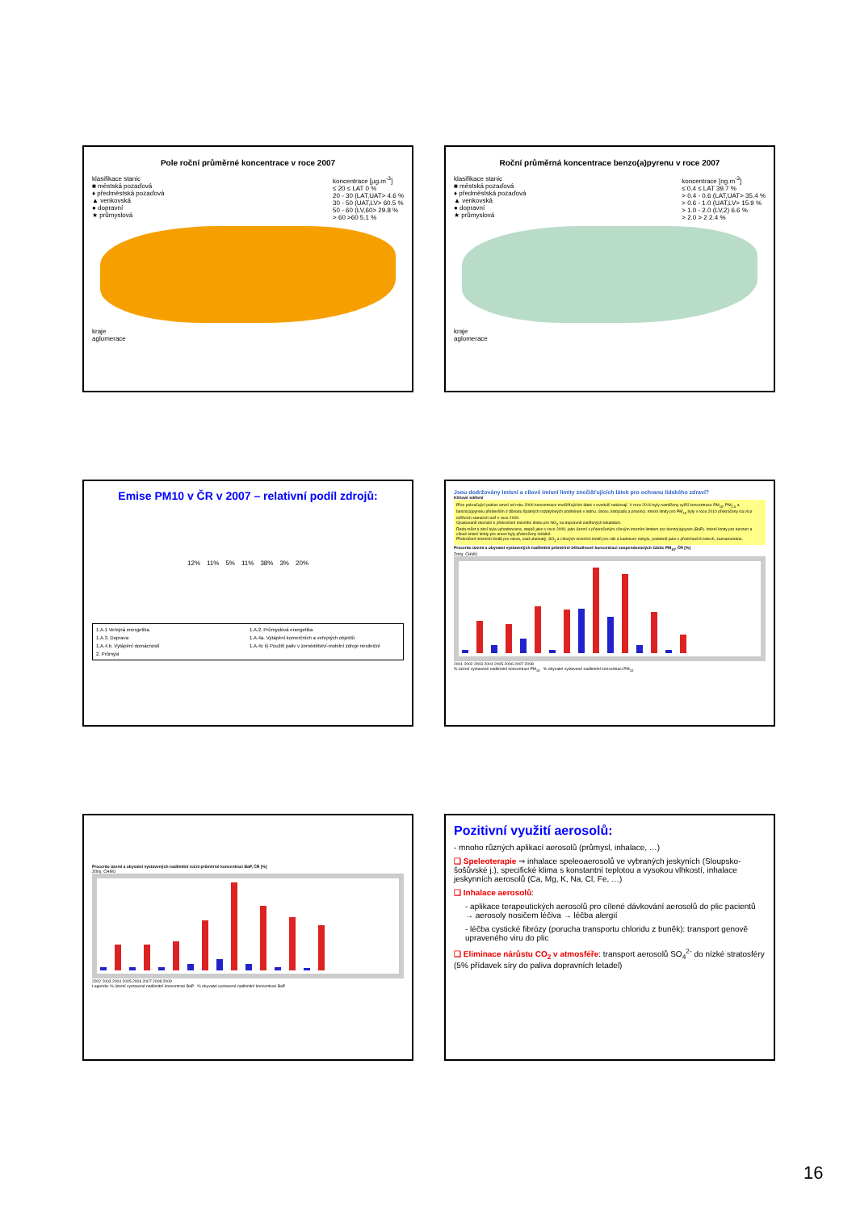Pole roční průměrné koncentrace v roce 2007
klasifikace stanic
■ městská pozaďová
♦ předměstská pozaďová
▲ venkovská
● dopravní
★ průmyslová
koncentrace [µg.m<sup>-3</sup>]
≤ 20 ≤ LAT 0 %
20 - 30 (LAT,UAT> 4.6 %
30 - 50 (UAT,LV> 60.5 %
50 - 60 (LV,60> 29.8 %
> 60 >60 5.1 %
kraje
aglomerace
Roční průměrná koncentrace benzo(a)pyrenu v roce 2007
klasifikace stanic
■ městská pozaďová
♦ předměstská pozaďová
▲ venkovská
● dopravní
★ průmyslová
koncentrace [ng.m<sup>-3</sup>]
≤ 0.4 ≤ LAT 39.7 %
> 0.4 - 0.6 (LAT,UAT> 35.4 %
> 0.6 - 1.0 (UAT,LV> 15.9 %
> 1.0 - 2.0 (LV,2) 6.6 %
> 2.0 > 2 2.4 %
kraje
aglomerace
Emise PM10 v ČR v 2007 – relativní podíl zdrojů:
12% 11% 5% 11% 38% 3% 20%
1.A.1 Veřejná energetika
1.A.2. Průmyslová energetika
1.A.3. Doprava
1.A.4a. Vytápění komerčních a veřejných objektů
1.A.4.b. Vytápění domácností
1.A.4c ii) Použití paliv v zemědělství-mobilní zdroje nesilniční
2. Průmysl
Jsou dodržovány imisní a cílové imisní limity znečišťujících látek pro ochranu lidského zdraví?
Klíčové sdělení
Přes pokračující pokles emisí od roku 2000 koncentrace znečišťujících látek v ovzduší neklesají. V roce 2010 byly naměřeny vyšší koncentrace PM<sub>10</sub>, PM<sub>2,5</sub> a benzo(a)pyrenu především z důvodu špatných rozptylových podmínek v lednu, únoru, listopadu a prosinci. Imisní limity pro PM<sub>10</sub> byly v roce 2010 překročeny na více měřicích stanicích než v roce 2009.
Opakovaně dochází k překročení imisního limitu pro NO<sub>2</sub> na dopravně zatížených lokalitách.
Řada měst a obcí byla vyhodnocena, stejně jako v roce 2009, jako území s překročeným cílovým imisním limitem pro benzo(a)pyren (BaP). Imisní limity pro benzen a cílové imisní limity pro arsen byly překročeny lokálně.
Překročení imisních limitů pro olovo, oxid uhelnatý, SO<sub>2</sub> a cílových imisních limitů pro nikl a kadmium nebylo, podobně jako v předchozích letech, zaznamenáno.
Procento území a obyvatel vystavených nadlimitní průměrné 24hodinové koncentraci suspendovaných částic PM<sub>10</sub>, ČR [%]
Zdroj: ČHMÚ
2001 2002 2003 2004 2005 2006 2007 2008
% území vystavené nadlimitní koncentraci PM<sub>10</sub> % obyvatel vystavené nadlimitní koncentraci PM<sub>10</sub>
Procento území a obyvatel vystavených nadlimitní roční průměrné koncentraci BaP, ČR [%]
Zdroj: ČHMÚ
2002 2003 2004 2005 2006 2007 2008 2009
Legenda: % území vystavené nadlimitní koncentraci BaP % obyvatel vystavené nadlimitní koncentraci BaP
Pozitivní využití aerosolů:
- mnoho různých aplikací aerosolů (průmysl, inhalace, …)
❑ Speleoterapie ⇒ inhalace speleoaerosolů ve vybraných jeskyních (Sloupsko-šošůvské j.), specifické klima s konstantní teplotou a vysokou vlhkostí, inhalace jeskynních aerosolů (Ca, Mg, K, Na, Cl, Fe, …)
❑ Inhalace aerosolů:
- aplikace terapeutických aerosolů pro cílené dávkování aerosolů do plic pacientů → aerosoly nosičem léčiva → léčba alergií
- léčba cystické fibrózy (porucha transportu chloridu z buněk): transport genově upraveného viru do plic
❑ Eliminace nárůstu CO<sub>2</sub> v atmosféře: transport aerosolů SO<sub>4</sub><sup>2-</sup> do nízké stratosféry (5% přídavek síry do paliva dopravních letadel)
16